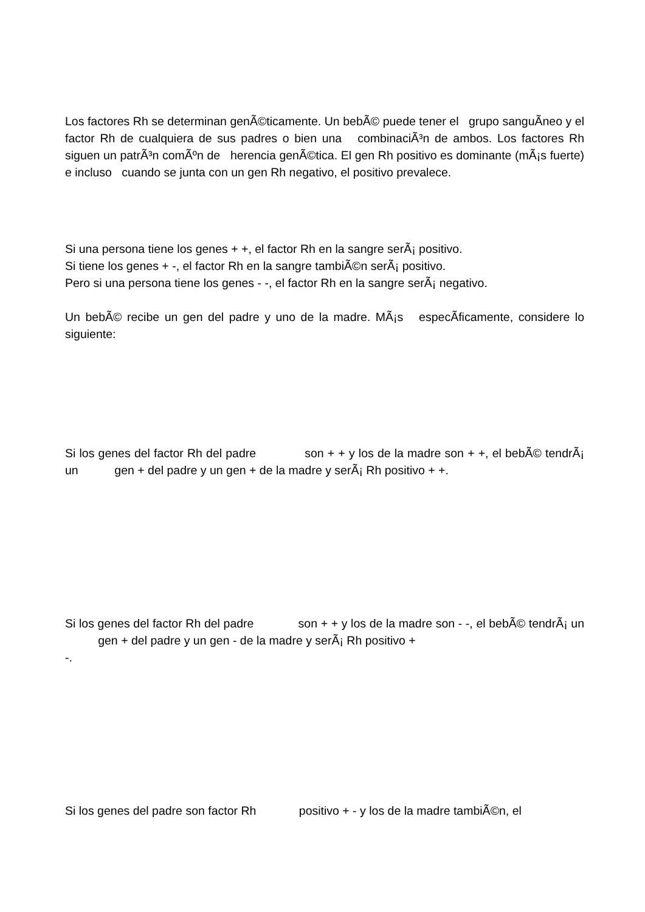Los factores Rh se determinan genÃ©ticamente. Un bebÃ© puede tener el grupo sanguÃ­neo y el factor Rh de cualquiera de sus padres o bien una combinaciÃ³n de ambos. Los factores Rh siguen un patrÃ³n comÃºn de herencia genÃ©tica. El gen Rh positivo es dominante (mÃ¡s fuerte) e incluso cuando se junta con un gen Rh negativo, el positivo prevalece.
Si una persona tiene los genes + +, el factor Rh en la sangre serÃ¡ positivo.
Si tiene los genes + -, el factor Rh en la sangre tambiÃ©n serÃ¡ positivo.
Pero si una persona tiene los genes - -, el factor Rh en la sangre serÃ¡ negativo.
Un bebÃ© recibe un gen del padre y uno de la madre. MÃ¡s especÃ­ficamente, considere lo siguiente:
Si los genes del factor Rh del padre son + + y los de la madre son + +, el bebÃ© tendrÃ¡ un gen + del padre y un gen + de la madre y serÃ¡ Rh positivo + +.
Si los genes del factor Rh del padre son + + y los de la madre son - -, el bebÃ© tendrÃ¡ un gen + del padre y un gen - de la madre y serÃ¡ Rh positivo +
-.
Si los genes del padre son factor Rh positivo + - y los de la madre tambiÃ©n, el